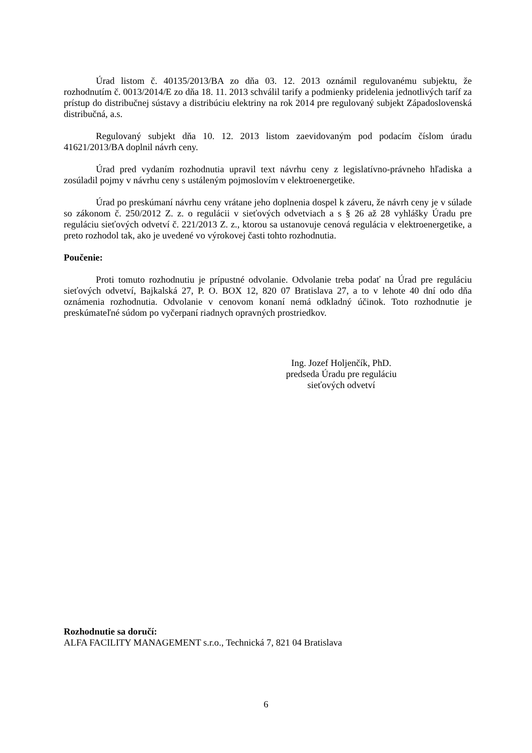Úrad listom č. 40135/2013/BA zo dňa 03. 12. 2013 oznámil regulovanému subjektu, že rozhodnutím č. 0013/2014/E zo dňa 18. 11. 2013 schválil tarify a podmienky pridelenia jednotlivých taríf za prístup do distribučnej sústavy a distribúciu elektriny na rok 2014 pre regulovaný subjekt Západoslovenská distribučná, a.s.
Regulovaný subjekt dňa 10. 12. 2013 listom zaevidovaným pod podacím číslom úradu 41621/2013/BA doplnil návrh ceny.
Úrad pred vydaním rozhodnutia upravil text návrhu ceny z legislatívno-právneho hľadiska a zosúladil pojmy v návrhu ceny s ustáleným pojmoslovím v elektroenergetike.
Úrad po preskúmaní návrhu ceny vrátane jeho doplnenia dospel k záveru, že návrh ceny je v súlade so zákonom č. 250/2012 Z. z. o regulácii v sieťových odvetviach a s § 26 až 28 vyhlášky Úradu pre reguláciu sieťových odvetví č. 221/2013 Z. z., ktorou sa ustanovuje cenová regulácia v elektroenergetike, a preto rozhodol tak, ako je uvedené vo výrokovej časti tohto rozhodnutia.
Poučenie:
Proti tomuto rozhodnutiu je prípustné odvolanie. Odvolanie treba podať na Úrad pre reguláciu sieťových odvetví, Bajkalská 27, P. O. BOX 12, 820 07 Bratislava 27, a to v lehote 40 dní odo dňa oznámenia rozhodnutia. Odvolanie v cenovom konaní nemá odkladný účinok. Toto rozhodnutie je preskúmateľné súdom po vyčerpaní riadnych opravných prostriedkov.
Ing. Jozef Holjenčík, PhD.
predseda Úradu pre reguláciu
sieťových odvetví
Rozhodnutie sa doručí:
ALFA FACILITY MANAGEMENT s.r.o., Technická 7, 821 04 Bratislava
6